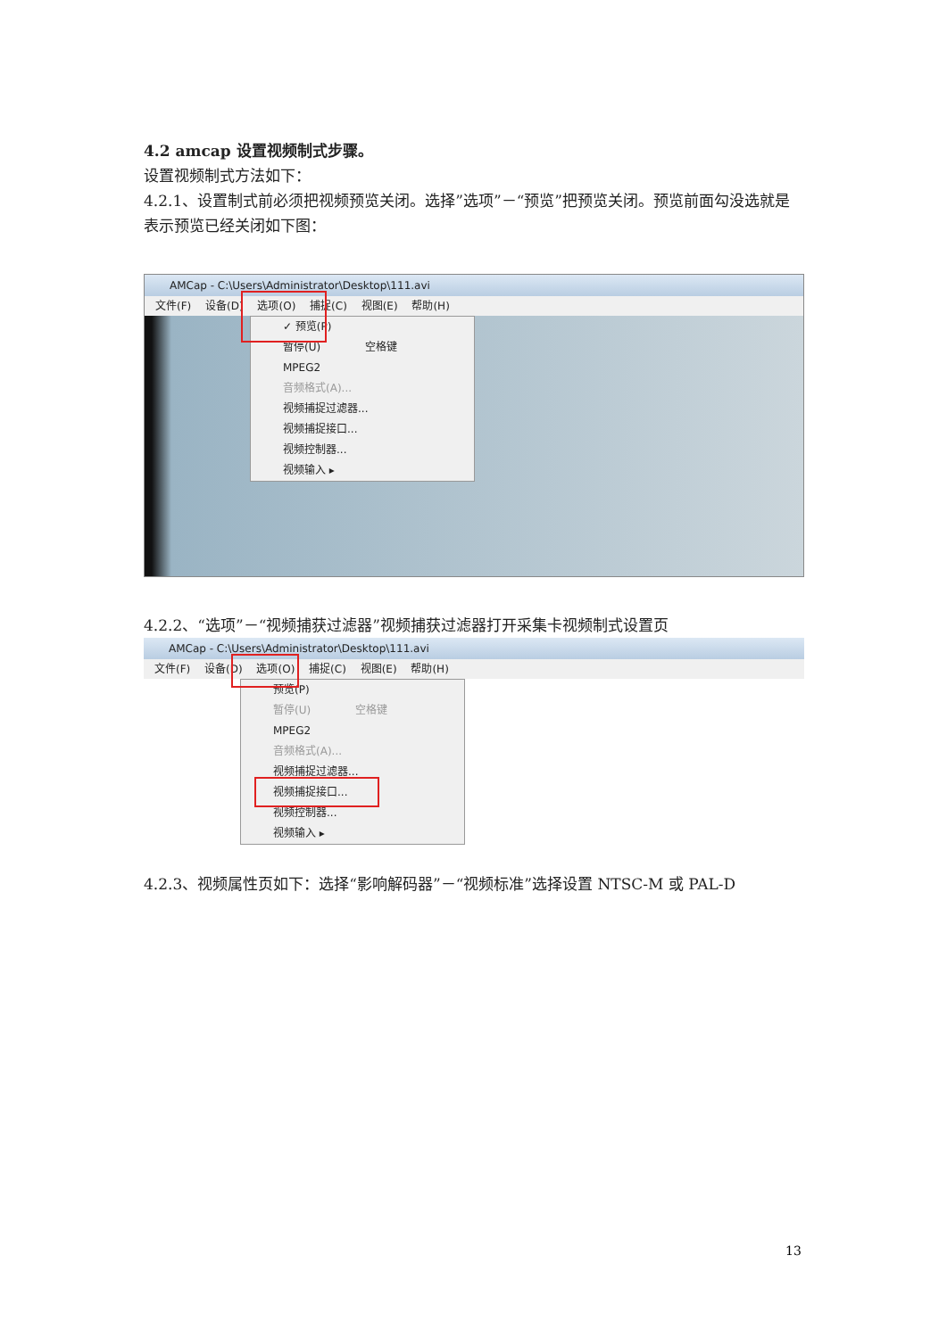4.2 amcap 设置视频制式步骤。
设置视频制式方法如下：
4.2.1、设置制式前必须把视频预览关闭。选择”选项”－“预览”把预览关闭。预览前面勾没选就是表示预览已经关闭如下图：
AMCap - C:\Users\Administrator\Desktop\111.avi
文件(F) 设备(D) 选项(O) 捕捉(C) 视图(E) 帮助(H)
✓ 预览(P)
暂停(U) 空格键
MPEG2
音频格式(A)...
视频捕捉过滤器...
视频捕捉接口...
视频控制器...
视频输入 ▸
4.2.2、“选项”－“视频捕获过滤器”视频捕获过滤器打开采集卡视频制式设置页
AMCap - C:\Users\Administrator\Desktop\111.avi
文件(F) 设备(D) 选项(O) 捕捉(C) 视图(E) 帮助(H)
预览(P)
暂停(U) 空格键
MPEG2
音频格式(A)...
视频捕捉过滤器...
视频捕捉接口...
视频控制器...
视频输入 ▸
4.2.3、视频属性页如下：选择“影响解码器”－“视频标准”选择设置 NTSC-M 或 PAL-D
13